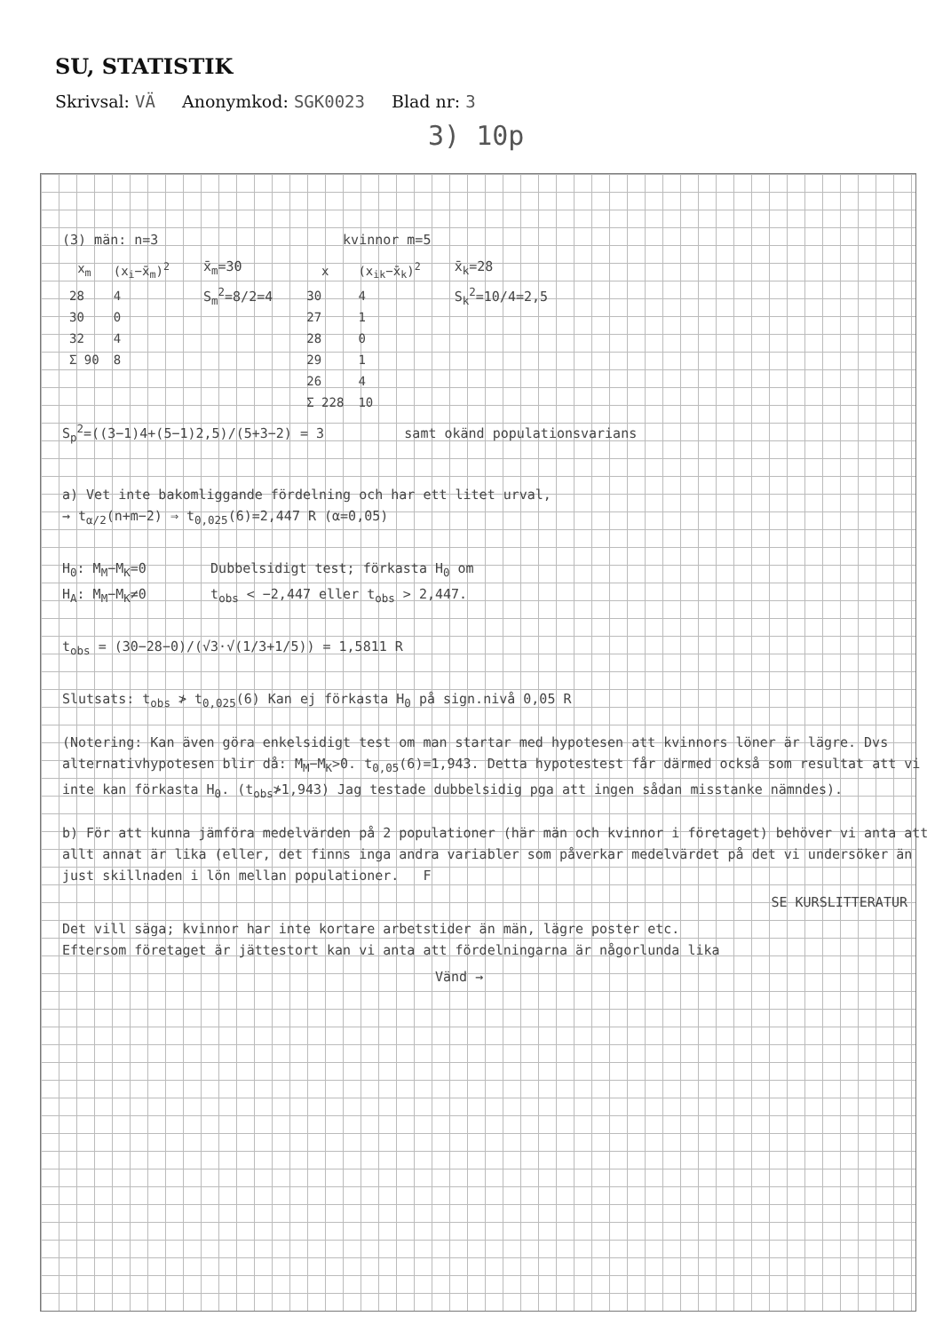SU, STATISTIK
Skrivsal: VÄ Anonymkod: SGK0023 Blad nr: 3
3) 10p
(3) män: n=3 kvinnor m=5
| x<sub>m</sub> | (x<sub>i</sub>−x̄<sub>m</sub>)<sup>2</sup> |
| --- | --- |
| 28 | 4 |
| 30 | 0 |
| 32 | 4 |
| Σ 90 | 8 |
x̄<sub>m</sub>=30
S<sub>m</sub><sup>2</sup>=8/2=4
| x | (x<sub>ik</sub>−x̄<sub>k</sub>)<sup>2</sup> |
| --- | --- |
| 30 | 4 |
| 27 | 1 |
| 28 | 0 |
| 29 | 1 |
| 26 | 4 |
| Σ 228 | 10 |
x̄<sub>k</sub>=28
S<sub>k</sub><sup>2</sup>=10/4=2,5
S<sub>p</sub><sup>2</sup>=((3−1)4+(5−1)2,5)/(5+3−2) = 3 samt okänd populationsvarians
a) Vet inte bakomliggande fördelning och har ett litet urval,
→ t<sub>α/2</sub>(n+m−2) ⇒ t<sub>0,025</sub>(6)=2,447 R (α=0,05)
H<sub>0</sub>: M<sub>M</sub>−M<sub>K</sub>=0 Dubbelsidigt test; förkasta H<sub>0</sub> om
H<sub>A</sub>: M<sub>M</sub>−M<sub>K</sub>≠0 t<sub>obs</sub> < −2,447 eller t<sub>obs</sub> > 2,447.
t<sub>obs</sub> = (30−28−0)/(√3·√(1/3+1/5)) = 1,5811 R
Slutsats: t<sub>obs</sub> ≯ t<sub>0,025</sub>(6) Kan ej förkasta H<sub>0</sub> på sign.nivå 0,05 R
(Notering: Kan även göra enkelsidigt test om man startar med hypotesen att kvinnors löner är lägre. Dvs alternativhypotesen blir då: M<sub>M</sub>−M<sub>K</sub>>0. t<sub>0,05</sub>(6)=1,943. Detta hypotestest får därmed också som resultat att vi inte kan förkasta H<sub>0</sub>. (t<sub>obs</sub>≯1,943) Jag testade dubbelsidig pga att ingen sådan misstanke nämndes).
b) För att kunna jämföra medelvärden på 2 populationer (här män och kvinnor i företaget) behöver vi anta att allt annat är lika (eller, det finns inga andra variabler som påverkar medelvärdet på det vi undersöker än just skillnaden i lön mellan populationer. F
SE KURSLITTERATUR
Det vill säga; kvinnor har inte kortare arbetstider än män, lägre poster etc.
Eftersom företaget är jättestort kan vi anta att fördelningarna är någorlunda lika
Vänd →